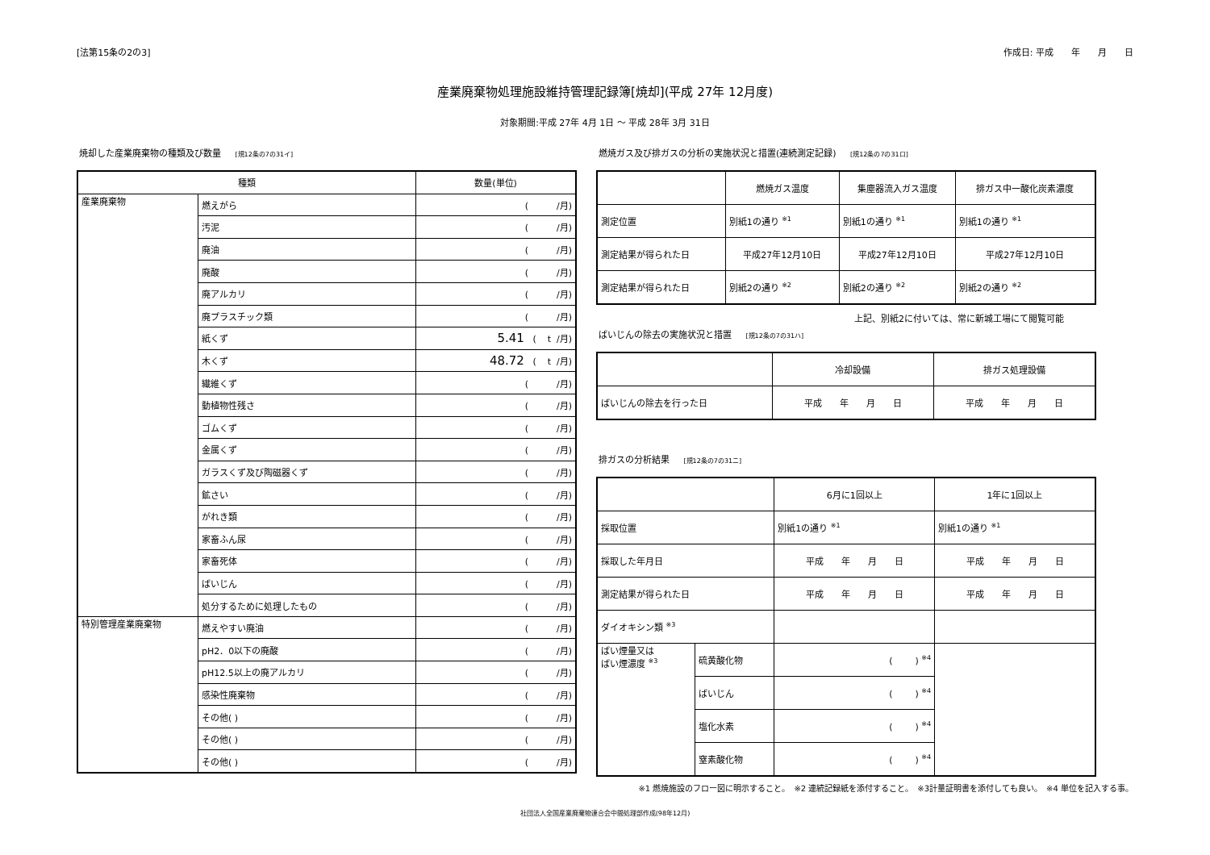[法第15条の2の3] 作成日: 平成　　年　　月　　日
産業廃棄物処理施設維持管理記録簿[焼却](平成 27年 12月度)
対象期間:平成 27年 4月 1日 〜 平成 28年 3月 31日
焼却した産業廃棄物の種類及び数量 [規12条の7の31イ]
| 種類 | | 数量(単位) |
| --- | --- | --- |
| 産業廃棄物 | 燃えがら | ( /月) |
| | 汚泥 | ( /月) |
| | 廃油 | ( /月) |
| | 廃酸 | ( /月) |
| | 廃アルカリ | ( /月) |
| | 廃プラスチック類 | ( /月) |
| | 紙くず | 5.41 ( t /月) |
| | 木くず | 48.72 ( t /月) |
| | 繊維くず | ( /月) |
| | 動植物性残さ | ( /月) |
| | ゴムくず | ( /月) |
| | 金属くず | ( /月) |
| | ガラスくず及び陶磁器くず | ( /月) |
| | 鉱さい | ( /月) |
| | がれき類 | ( /月) |
| | 家畜ふん尿 | ( /月) |
| | 家畜死体 | ( /月) |
| | ばいじん | ( /月) |
| | 処分するために処理したもの | ( /月) |
| 特別管理産業廃棄物 | 燃えやすい廃油 | ( /月) |
| | pH2．0以下の廃酸 | ( /月) |
| | pH12.5以上の廃アルカリ | ( /月) |
| | 感染性廃棄物 | ( /月) |
| | その他( ) | ( /月) |
| | その他( ) | ( /月) |
| | その他( ) | ( /月) |
燃焼ガス及び排ガスの分析の実施状況と措置(連続測定記録) [規12条の7の31ロ]
| | 燃焼ガス温度 | 集塵器流入ガス温度 | 排ガス中一酸化炭素濃度 |
| 測定位置 | 別紙1の通り <sup>※1</sup> | 別紙1の通り <sup>※1</sup> | 別紙1の通り <sup>※1</sup> |
| 測定結果が得られた日 | 平成27年12月10日 | 平成27年12月10日 | 平成27年12月10日 |
| 測定結果が得られた日 | 別紙2の通り <sup>※2</sup> | 別紙2の通り <sup>※2</sup> | 別紙2の通り <sup>※2</sup> |
上記、別紙2に付いては、常に新城工場にて閲覧可能
ばいじんの除去の実施状況と措置 [規12条の7の31ハ]
| | 冷却設備 | 排ガス処理設備 |
| ばいじんの除去を行った日 | 平成 年 月 日 | 平成 年 月 日 |
排ガスの分析結果 [規12条の7の31ニ]
| | | 6月に1回以上 | 1年に1回以上 |
| 採取位置 | | 別紙1の通り <sup>※1</sup> | 別紙1の通り <sup>※1</sup> |
| 採取した年月日 | | 平成 年 月 日 | 平成 年 月 日 |
| 測定結果が得られた日 | | 平成 年 月 日 | 平成 年 月 日 |
| ダイオキシン類 <sup>※3</sup> | | | |
| ばい煙量又は ばい煙濃度 <sup>※3</sup> | 硫黄酸化物 | ( ) <sup>※4</sup> | |
| | ばいじん | ( ) <sup>※4</sup> | |
| | 塩化水素 | ( ) <sup>※4</sup> | |
| | 窒素酸化物 | ( ) <sup>※4</sup> | |
※1 燃焼施設のフロー図に明示すること。　※2 連続記録紙を添付すること。　※3計量証明書を添付しても良い。　※4 単位を記入する事。
社団法人全国産業廃棄物連合会中間処理部作成(98年12月)